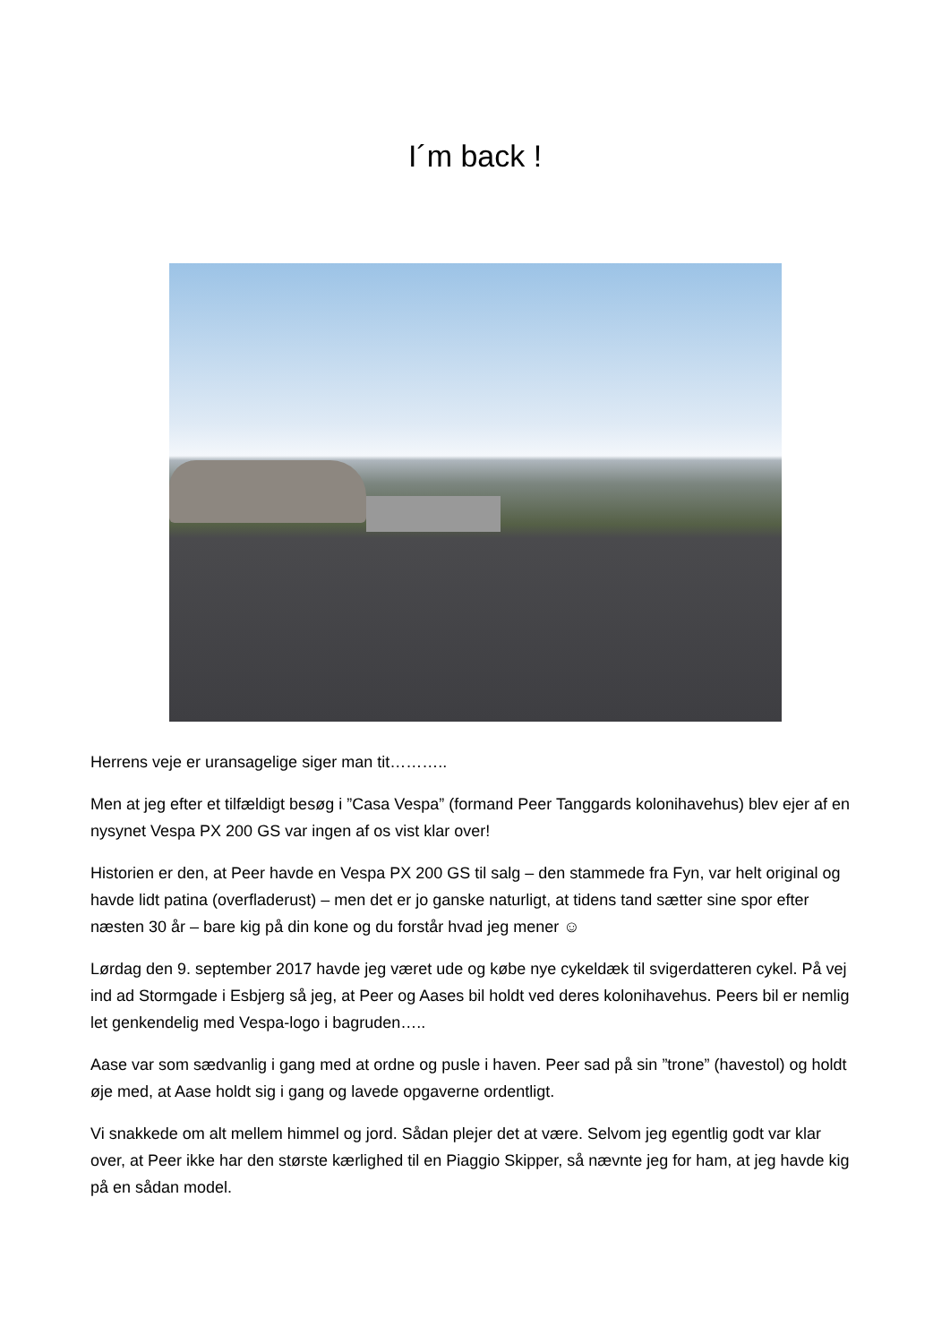I´m back !
Herrens veje er uransagelige siger man tit………..
Men at jeg efter et tilfældigt besøg i ”Casa Vespa” (formand Peer Tanggards kolonihavehus) blev ejer af en nysynet Vespa PX 200 GS var ingen af os vist klar over!
Historien er den, at Peer havde en Vespa PX 200 GS til salg – den stammede fra Fyn, var helt original og havde lidt patina (overfladerust) – men det er jo ganske naturligt, at tidens tand sætter sine spor efter næsten 30 år – bare kig på din kone og du forstår hvad jeg mener ☺
Lørdag den 9. september 2017 havde jeg været ude og købe nye cykeldæk til svigerdatteren cykel. På vej ind ad Stormgade i Esbjerg så jeg, at Peer og Aases bil holdt ved deres kolonihavehus. Peers bil er nemlig let genkendelig med Vespa-logo i bagruden…..
Aase var som sædvanlig i gang med at ordne og pusle i haven. Peer sad på sin ”trone” (havestol) og holdt øje med, at Aase holdt sig i gang og lavede opgaverne ordentligt.
Vi snakkede om alt mellem himmel og jord. Sådan plejer det at være. Selvom jeg egentlig godt var klar over, at Peer ikke har den største kærlighed til en Piaggio Skipper, så nævnte jeg for ham, at jeg havde kig på en sådan model.